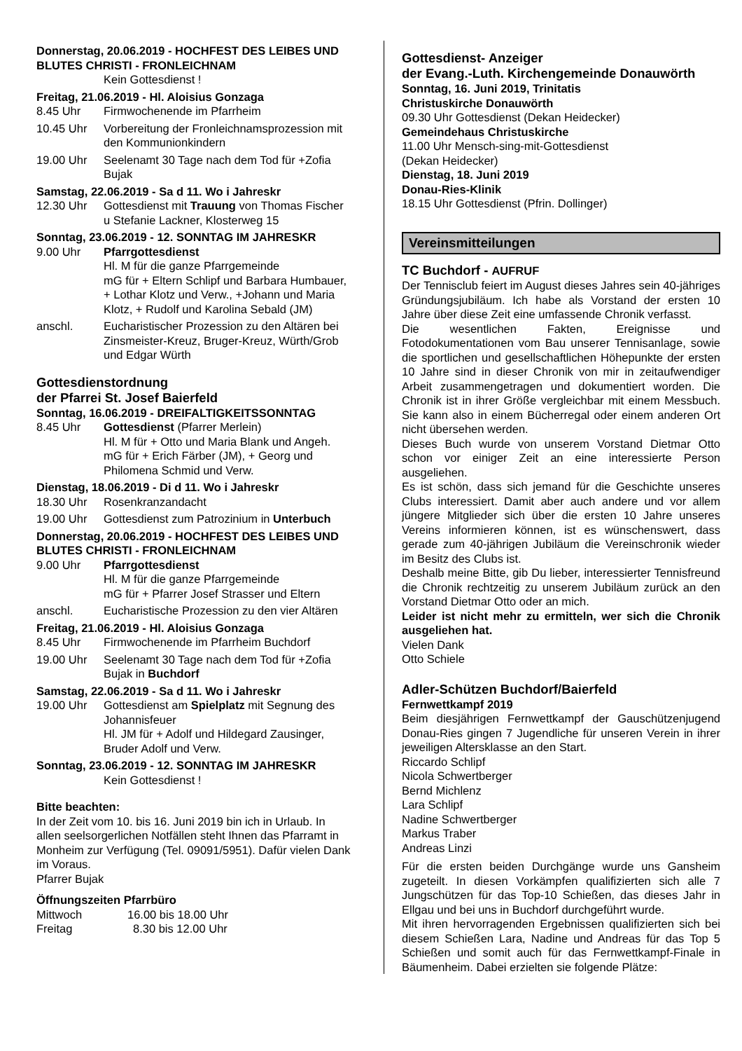Donnerstag, 20.06.2019 - HOCHFEST DES LEIBES UND BLUTES CHRISTI - FRONLEICHNAM
Kein Gottesdienst !
Freitag, 21.06.2019 - Hl. Aloisius Gonzaga
8.45 Uhr Firmwochenende im Pfarrheim
10.45 Uhr Vorbereitung der Fronleichnamsprozession mit den Kommunionkindern
19.00 Uhr Seelenamt 30 Tage nach dem Tod für +Zofia Bujak
Samstag, 22.06.2019 - Sa d 11. Wo i Jahreskr
12.30 Uhr Gottesdienst mit Trauung von Thomas Fischer u Stefanie Lackner, Klosterweg 15
Sonntag, 23.06.2019 - 12. SONNTAG IM JAHRESKR
9.00 Uhr Pfarrgottesdienst
Hl. M für die ganze Pfarrgemeinde
mG für + Eltern Schlipf und Barbara Humbauer, + Lothar Klotz und Verw., +Johann und Maria Klotz, + Rudolf und Karolina Sebald (JM)
anschl. Eucharistischer Prozession zu den Altären bei Zinsmeister-Kreuz, Bruger-Kreuz, Würth/Grob und Edgar Würth
Gottesdienstordnung
der Pfarrei St. Josef Baierfeld
Sonntag, 16.06.2019 - DREIFALTIGKEITSSONNTAG
8.45 Uhr Gottesdienst (Pfarrer Merlein)
Hl. M für + Otto und Maria Blank und Angeh.
mG für + Erich Färber (JM), + Georg und Philomena Schmid und Verw.
Dienstag, 18.06.2019 - Di d 11. Wo i Jahreskr
18.30 Uhr Rosenkranzandacht
19.00 Uhr Gottesdienst zum Patrozinium in Unterbuch
Donnerstag, 20.06.2019 - HOCHFEST DES LEIBES UND BLUTES CHRISTI - FRONLEICHNAM
9.00 Uhr Pfarrgottesdienst
Hl. M für die ganze Pfarrgemeinde
mG für + Pfarrer Josef Strasser und Eltern
anschl. Eucharistische Prozession zu den vier Altären
Freitag, 21.06.2019 - Hl. Aloisius Gonzaga
8.45 Uhr Firmwochenende im Pfarrheim Buchdorf
19.00 Uhr Seelenamt 30 Tage nach dem Tod für +Zofia Bujak in Buchdorf
Samstag, 22.06.2019 - Sa d 11. Wo i Jahreskr
19.00 Uhr Gottesdienst am Spielplatz mit Segnung des Johannisfeuer
Hl. JM für + Adolf und Hildegard Zausinger, Bruder Adolf und Verw.
Sonntag, 23.06.2019 - 12. SONNTAG IM JAHRESKR
Kein Gottesdienst !
Bitte beachten:
In der Zeit vom 10. bis 16. Juni 2019 bin ich in Urlaub. In allen seelsorgerlichen Notfällen steht Ihnen das Pfarramt in Monheim zur Verfügung (Tel. 09091/5951). Dafür vielen Dank im Voraus.
Pfarrer Bujak
Öffnungszeiten Pfarrbüro
Mittwoch 16.00 bis 18.00 Uhr
Freitag 8.30 bis 12.00 Uhr
Gottesdienst- Anzeiger
der Evang.-Luth. Kirchengemeinde Donauwörth
Sonntag, 16. Juni 2019, Trinitatis
Christuskirche Donauwörth
09.30 Uhr Gottesdienst (Dekan Heidecker)
Gemeindehaus Christuskirche
11.00 Uhr Mensch-sing-mit-Gottesdienst
(Dekan Heidecker)
Dienstag, 18. Juni 2019
Donau-Ries-Klinik
18.15 Uhr Gottesdienst (Pfrin. Dollinger)
Vereinsmitteilungen
TC Buchdorf - AUFRUF
Der Tennisclub feiert im August dieses Jahres sein 40-jähriges Gründungsjubiläum. Ich habe als Vorstand der ersten 10 Jahre über diese Zeit eine umfassende Chronik verfasst.
Die wesentlichen Fakten, Ereignisse und Fotodokumentationen vom Bau unserer Tennisanlage, sowie die sportlichen und gesellschaftlichen Höhepunkte der ersten 10 Jahre sind in dieser Chronik von mir in zeitaufwendiger Arbeit zusammengetragen und dokumentiert worden. Die Chronik ist in ihrer Größe vergleichbar mit einem Messbuch. Sie kann also in einem Bücherregal oder einem anderen Ort nicht übersehen werden.
Dieses Buch wurde von unserem Vorstand Dietmar Otto schon vor einiger Zeit an eine interessierte Person ausgeliehen.
Es ist schön, dass sich jemand für die Geschichte unseres Clubs interessiert. Damit aber auch andere und vor allem jüngere Mitglieder sich über die ersten 10 Jahre unseres Vereins informieren können, ist es wünschenswert, dass gerade zum 40-jährigen Jubiläum die Vereinschronik wieder im Besitz des Clubs ist.
Deshalb meine Bitte, gib Du lieber, interessierter Tennisfreund die Chronik rechtzeitig zu unserem Jubiläum zurück an den Vorstand Dietmar Otto oder an mich.
Leider ist nicht mehr zu ermitteln, wer sich die Chronik ausgeliehen hat.
Vielen Dank
Otto Schiele
Adler-Schützen Buchdorf/Baierfeld
Fernwettkampf 2019
Beim diesjährigen Fernwettkampf der Gauschützenjugend Donau-Ries gingen 7 Jugendliche für unseren Verein in ihrer jeweiligen Altersklasse an den Start.
Riccardo Schlipf
Nicola Schwertberger
Bernd Michlenz
Lara Schlipf
Nadine Schwertberger
Markus Traber
Andreas Linzi
Für die ersten beiden Durchgänge wurde uns Gansheim zugeteilt. In diesen Vorkämpfen qualifizierten sich alle 7 Jungschützen für das Top-10 Schießen, das dieses Jahr in Ellgau und bei uns in Buchdorf durchgeführt wurde.
Mit ihren hervorragenden Ergebnissen qualifizierten sich bei diesem Schießen Lara, Nadine und Andreas für das Top 5 Schießen und somit auch für das Fernwettkampf-Finale in Bäumenheim. Dabei erzielten sie folgende Plätze: